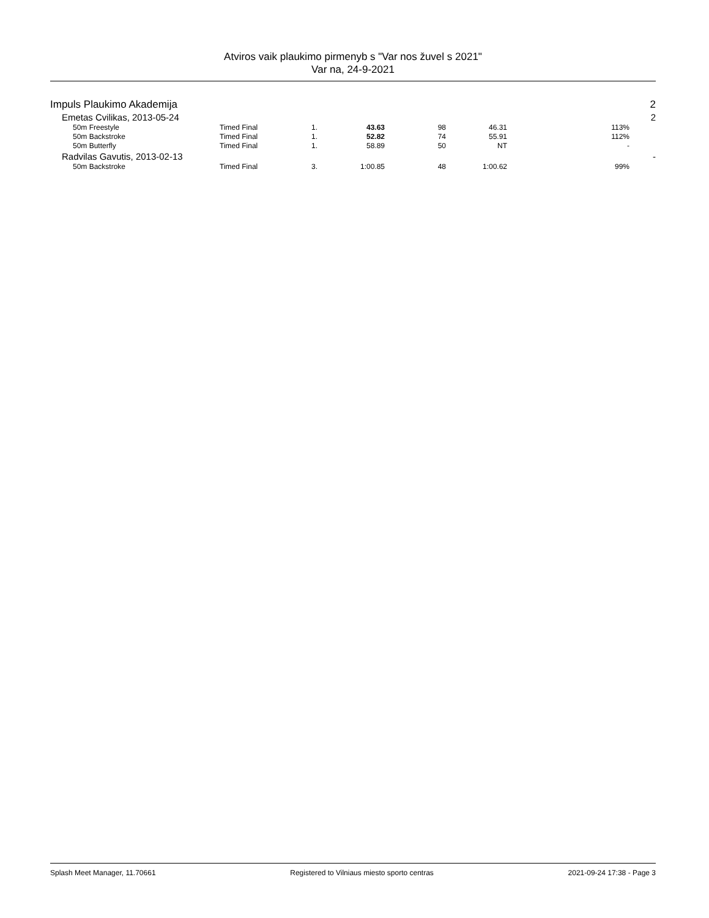Atviros vaik plaukimo pirmenyb s "Var nos žuvel s 2021"
Var na, 24-9-2021
| Impuls Plaukimo Akademija | | | | | | | | 2 |
| Emetas Cvilikas, 2013-05-24 | | | | | | | | 2 |
| 50m Freestyle | Timed Final | 1. | 43.63 | 98 | 46.31 | 113% | | |
| 50m Backstroke | Timed Final | 1. | 52.82 | 74 | 55.91 | 112% | | |
| 50m Butterfly | Timed Final | 1. | 58.89 | 50 | NT | - | | |
| Radvilas Gavutis, 2013-02-13 | | | | | | | | - |
| 50m Backstroke | Timed Final | 3. | 1:00.85 | 48 | 1:00.62 | 99% | | |
Splash Meet Manager, 11.70661 Registered to Vilniaus miesto sporto centras 2021-09-24 17:38 - Page 3